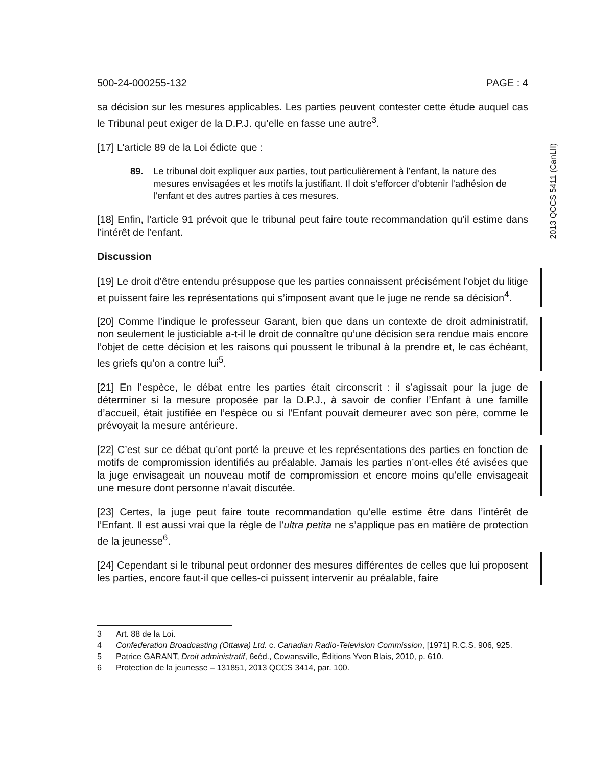2013 QCCS 5411 (CanLII)
500-24-000255-132 PAGE : 4
sa décision sur les mesures applicables. Les parties peuvent contester cette étude auquel cas le Tribunal peut exiger de la D.P.J. qu’elle en fasse une autre<sup>3</sup>.
[17] L’article 89 de la Loi édicte que :
89. Le tribunal doit expliquer aux parties, tout particulièrement à l’enfant, la nature des mesures envisagées et les motifs la justifiant. Il doit s’efforcer d’obtenir l’adhésion de l’enfant et des autres parties à ces mesures.
[18] Enfin, l’article 91 prévoit que le tribunal peut faire toute recommandation qu’il estime dans l’intérêt de l’enfant.
Discussion
[19] Le droit d’être entendu présuppose que les parties connaissent précisément l’objet du litige et puissent faire les représentations qui s’imposent avant que le juge ne rende sa décision<sup>4</sup>.
[20] Comme l’indique le professeur Garant, bien que dans un contexte de droit administratif, non seulement le justiciable a-t-il le droit de connaître qu’une décision sera rendue mais encore l’objet de cette décision et les raisons qui poussent le tribunal à la prendre et, le cas échéant, les griefs qu’on a contre lui<sup>5</sup>.
[21] En l’espèce, le débat entre les parties était circonscrit : il s’agissait pour la juge de déterminer si la mesure proposée par la D.P.J., à savoir de confier l’Enfant à une famille d’accueil, était justifiée en l’espèce ou si l’Enfant pouvait demeurer avec son père, comme le prévoyait la mesure antérieure.
[22] C’est sur ce débat qu’ont porté la preuve et les représentations des parties en fonction de motifs de compromission identifiés au préalable. Jamais les parties n’ont-elles été avisées que la juge envisageait un nouveau motif de compromission et encore moins qu’elle envisageait une mesure dont personne n’avait discutée.
[23] Certes, la juge peut faire toute recommandation qu’elle estime être dans l’intérêt de l’Enfant. Il est aussi vrai que la règle de l’ultra petita ne s’applique pas en matière de protection de la jeunesse<sup>6</sup>.
[24] Cependant si le tribunal peut ordonner des mesures différentes de celles que lui proposent les parties, encore faut-il que celles-ci puissent intervenir au préalable, faire
3 Art. 88 de la Loi.
4 Confederation Broadcasting (Ottawa) Ltd. c. Canadian Radio-Television Commission, [1971] R.C.S. 906, 925.
5 Patrice GARANT, Droit administratif, 6<sup>e</sup> éd., Cowansville, Éditions Yvon Blais, 2010, p. 610.
6 Protection de la jeunesse – 131851, 2013 QCCS 3414, par. 100.